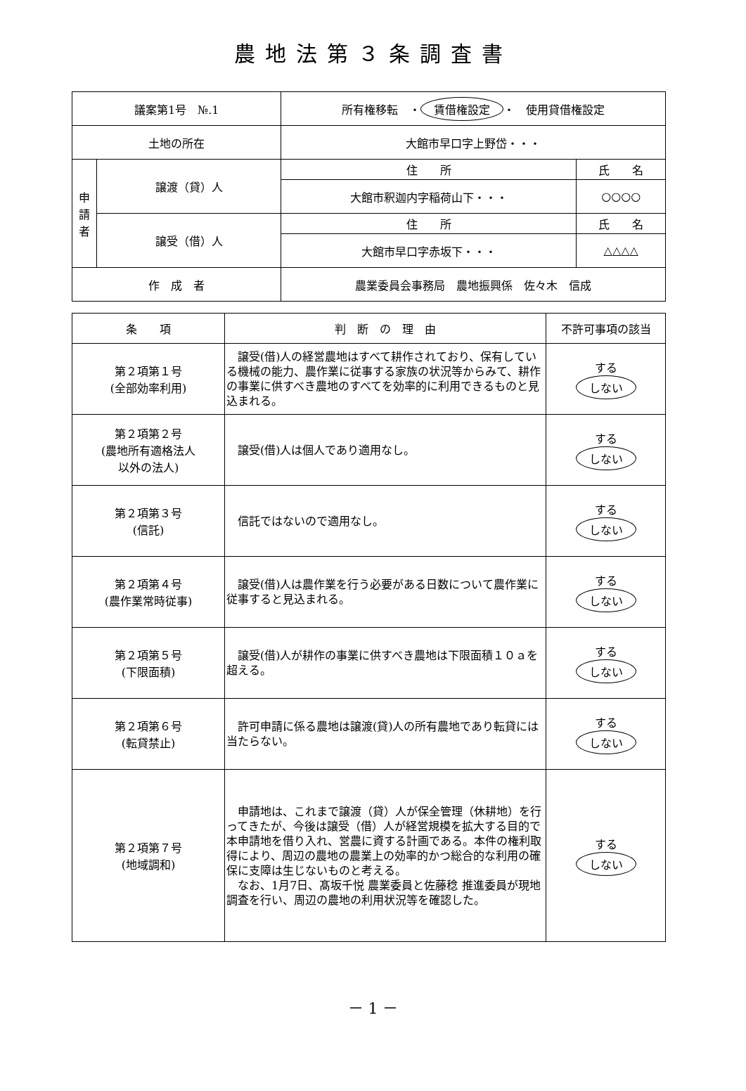農地法第３条調査書
| 議案第1号 №.1 | | 所有権移転 ・ 賃借権設定 ・ 使用貸借権設定 | |
| 土地の所在 | | 大館市早口字上野岱・・・ | |
| 申 請 者 | 譲渡（貸）人 | 住 所 | 氏 名 |
| | | 大館市釈迦内字稲荷山下・・・ | ○○○○ |
| | 譲受（借）人 | 住 所 | 氏 名 |
| | | 大館市早口字赤坂下・・・ | △△△△ |
| 作 成 者 | | 農業委員会事務局 農地振興係 佐々木 信成 | |
| 条 項 | 判 断 の 理 由 | 不許可事項の該当 |
| --- | --- | --- |
| 第２項第１号 (全部効率利用) | 譲受(借)人の経営農地はすべて耕作されており、保有している機械の能力、農作業に従事する家族の状況等からみて、耕作の事業に供すべき農地のすべてを効率的に利用できるものと見込まれる。 | する しない |
| 第２項第２号 (農地所有適格法人 以外の法人) | 譲受(借)人は個人であり適用なし。 | する しない |
| 第２項第３号 (信託) | 信託ではないので適用なし。 | する しない |
| 第２項第４号 (農作業常時従事) | 譲受(借)人は農作業を行う必要がある日数について農作業に従事すると見込まれる。 | する しない |
| 第２項第５号 (下限面積) | 譲受(借)人が耕作の事業に供すべき農地は下限面積１０ａを超える。 | する しない |
| 第２項第６号 (転貸禁止) | 許可申請に係る農地は譲渡(貸)人の所有農地であり転貸には当たらない。 | する しない |
| 第２項第７号 (地域調和) | 申請地は、これまで譲渡（貸）人が保全管理（休耕地）を行ってきたが、今後は譲受（借）人が経営規模を拡大する目的で本申請地を借り入れ、営農に資する計画である。本件の権利取得により、周辺の農地の農業上の効率的かつ総合的な利用の確保に支障は生じないものと考える。 なお、1月7日、髙坂千悦 農業委員と佐藤稔 推進委員が現地調査を行い、周辺の農地の利用状況等を確認した。 | する しない |
－ 1 －